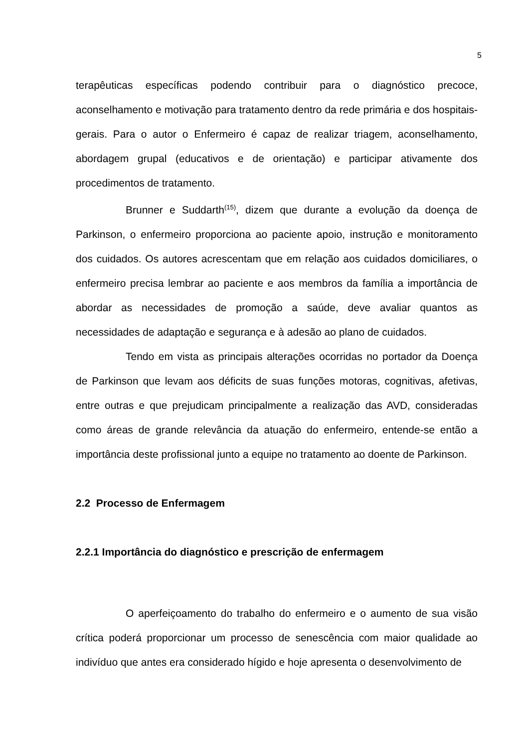5
terapêuticas específicas podendo contribuir para o diagnóstico precoce, aconselhamento e motivação para tratamento dentro da rede primária e dos hospitais-gerais. Para o autor o Enfermeiro é capaz de realizar triagem, aconselhamento, abordagem grupal (educativos e de orientação) e participar ativamente dos procedimentos de tratamento.
Brunner e Suddarth<sup>(15)</sup>, dizem que durante a evolução da doença de Parkinson, o enfermeiro proporciona ao paciente apoio, instrução e monitoramento dos cuidados. Os autores acrescentam que em relação aos cuidados domiciliares, o enfermeiro precisa lembrar ao paciente e aos membros da família a importância de abordar as necessidades de promoção a saúde, deve avaliar quantos as necessidades de adaptação e segurança e à adesão ao plano de cuidados.
Tendo em vista as principais alterações ocorridas no portador da Doença de Parkinson que levam aos déficits de suas funções motoras, cognitivas, afetivas, entre outras e que prejudicam principalmente a realização das AVD, consideradas como áreas de grande relevância da atuação do enfermeiro, entende-se então a importância deste profissional junto a equipe no tratamento ao doente de Parkinson.
2.2 Processo de Enfermagem
2.2.1 Importância do diagnóstico e prescrição de enfermagem
O aperfeiçoamento do trabalho do enfermeiro e o aumento de sua visão crítica poderá proporcionar um processo de senescência com maior qualidade ao indivíduo que antes era considerado hígido e hoje apresenta o desenvolvimento de